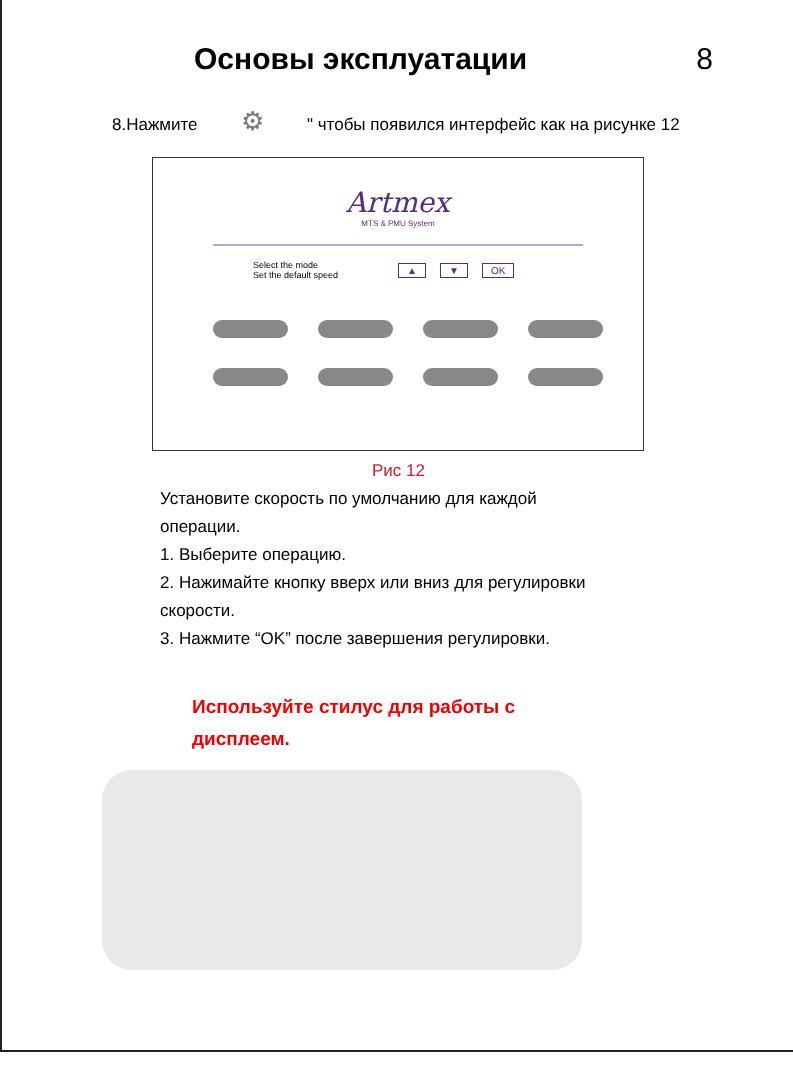Основы эксплуатации 8
8.Нажмите ⚙ " чтобы появился интерфейс как на рисунке 12
Artmex
MTS & PMU System
Select the mode
Set the default speed
▲ ▼ OK
Рис 12
Установите скорость по умолчанию для каждой операции.
1. Выберите операцию.
2. Нажимайте кнопку вверх или вниз для регулировки скорости.
3. Нажмите “OK” после завершения регулировки.
Используйте стилус для работы с
дисплеем.